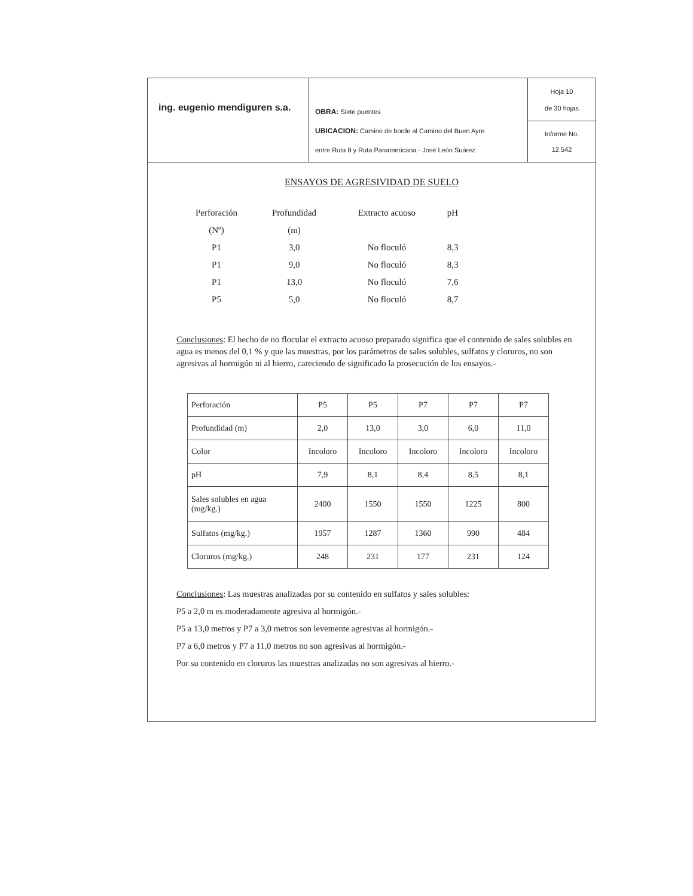ing. eugenio mendiguren s.a.
OBRA: Siete puentes
UBICACION: Camino de borde al Camino del Buen Ayre
entre Ruta 8 y Ruta Panamericana - José León Suárez
Hoja 10
de 30 hojas
Informe No.
12.542
ENSAYOS DE AGRESIVIDAD DE SUELO
| Perforación | Profundidad | Extracto acuoso | pH |
| (Nº) | (m) | | |
| P1 | 3,0 | No floculó | 8,3 |
| P1 | 9,0 | No floculó | 8,3 |
| P1 | 13,0 | No floculó | 7,6 |
| P5 | 5,0 | No floculó | 8,7 |
Conclusiones: El hecho de no flocular el extracto acuoso preparado significa que el contenido de sales solubles en agua es menos del 0,1 % y que las muestras, por los parámetros de sales solubles, sulfatos y cloruros, no son agresivas al hormigón ni al hierro, careciendo de significado la prosecución de los ensayos.-
| Perforación | P5 | P5 | P7 | P7 | P7 |
| Profundidad (m) | 2,0 | 13,0 | 3,0 | 6,0 | 11,0 |
| Color | Incoloro | Incoloro | Incoloro | Incoloro | Incoloro |
| pH | 7,9 | 8,1 | 8,4 | 8,5 | 8,1 |
| Sales solubles en agua (mg/kg.) | 2400 | 1550 | 1550 | 1225 | 800 |
| Sulfatos (mg/kg.) | 1957 | 1287 | 1360 | 990 | 484 |
| Cloruros (mg/kg.) | 248 | 231 | 177 | 231 | 124 |
Conclusiones: Las muestras analizadas por su contenido en sulfatos y sales solubles:
P5 a 2,0 m es moderadamente agresiva al hormigón.-
P5 a 13,0 metros y P7 a 3,0 metros son levemente agresivas al hormigón.-
P7 a 6,0 metros y P7 a 11,0 metros no son agresivas al hormigón.-
Por su contenido en cloruros las muestras analizadas no son agresivas al hierro.-